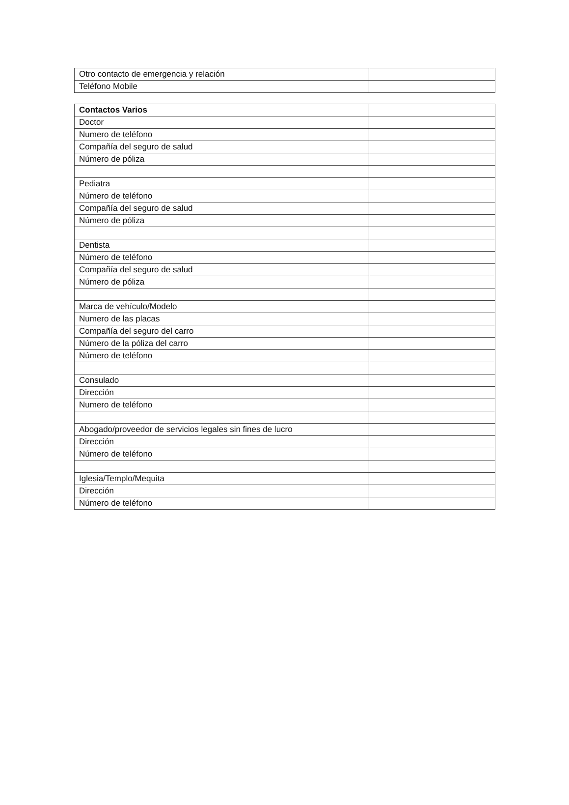| Otro contacto de emergencia y relación | |
| Teléfono Mobile | |
| Contactos Varios | |
| Doctor | |
| Numero de teléfono | |
| Compañía del seguro de salud | |
| Número de póliza | |
| Pediatra | |
| Número de teléfono | |
| Compañía del seguro de salud | |
| Número de póliza | |
| Dentista | |
| Número de teléfono | |
| Compañía del seguro de salud | |
| Número de póliza | |
| Marca de vehículo/Modelo | |
| Numero de las placas | |
| Compañía del seguro del carro | |
| Número de la póliza del carro | |
| Número de teléfono | |
| Consulado | |
| Dirección | |
| Numero de teléfono | |
| Abogado/proveedor de servicios legales sin fines de lucro | |
| Dirección | |
| Número de teléfono | |
| Iglesia/Templo/Mequita | |
| Dirección | |
| Número de teléfono | |